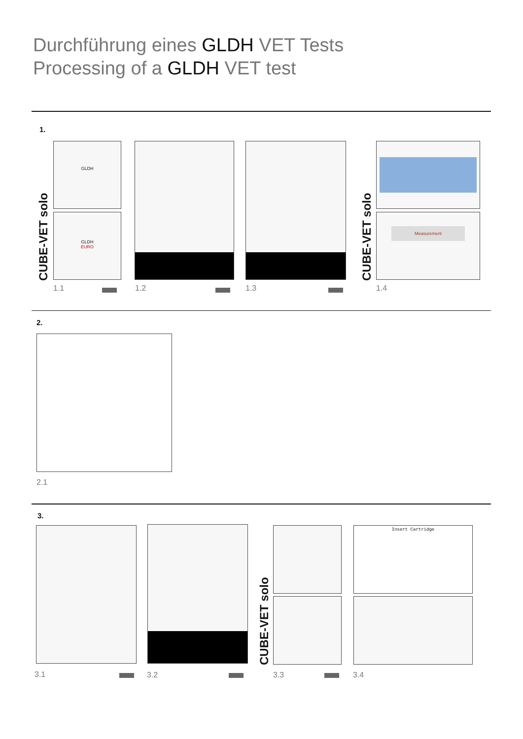Durchführung eines GLDH VET Tests
Processing of a GLDH VET test
1.
CUBE-VET solo
GLDH
GLDH
EURO
CUBE-VET solo
Measurement
1.1 1.2 1.3 1.4
2.
2.1
3.
CUBE-VET solo
Insert Cartridge
3.1 3.2 3.3 3.4